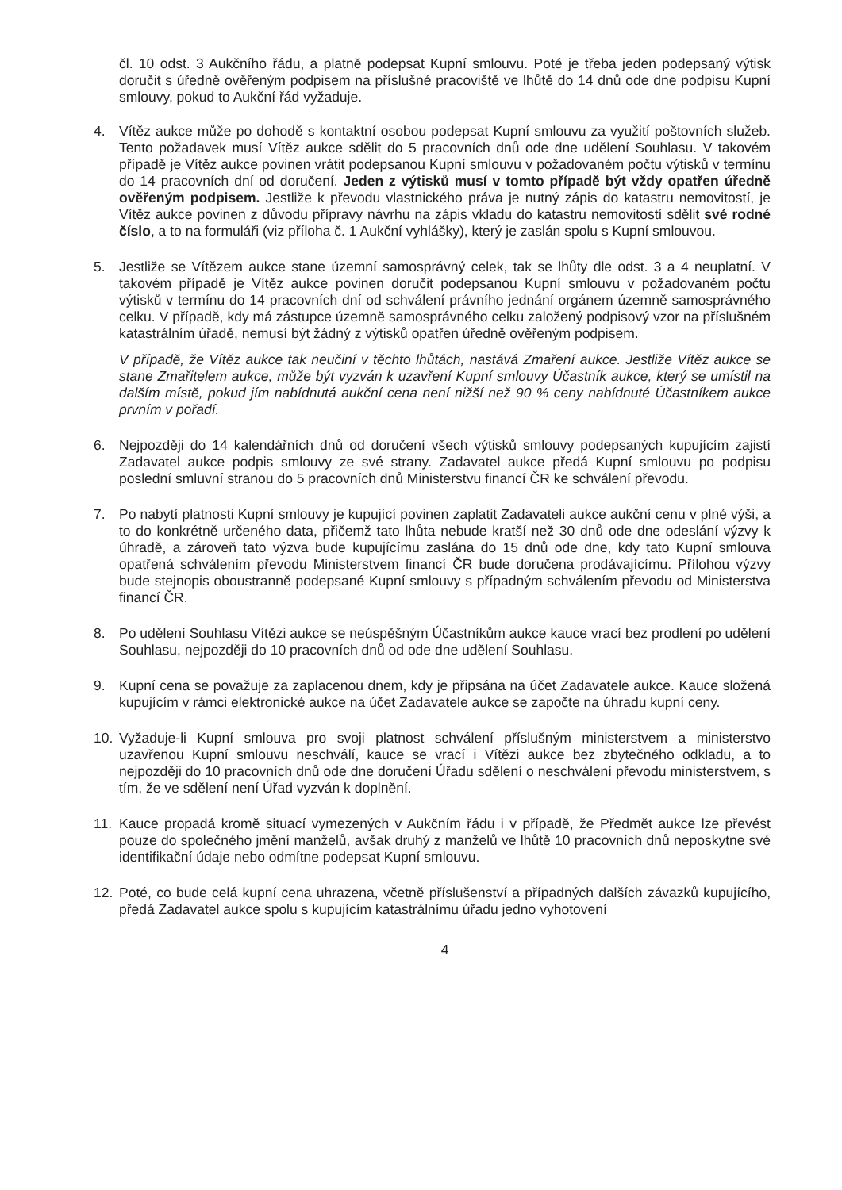čl. 10 odst. 3 Aukčního řádu, a platně podepsat Kupní smlouvu. Poté je třeba jeden podepsaný výtisk doručit s úředně ověřeným podpisem na příslušné pracoviště ve lhůtě do 14 dnů ode dne podpisu Kupní smlouvy, pokud to Aukční řád vyžaduje.
4. Vítěz aukce může po dohodě s kontaktní osobou podepsat Kupní smlouvu za využití poštovních služeb. Tento požadavek musí Vítěz aukce sdělit do 5 pracovních dnů ode dne udělení Souhlasu. V takovém případě je Vítěz aukce povinen vrátit podepsanou Kupní smlouvu v požadovaném počtu výtisků v termínu do 14 pracovních dní od doručení. Jeden z výtisků musí v tomto případě být vždy opatřen úředně ověřeným podpisem. Jestliže k převodu vlastnického práva je nutný zápis do katastru nemovitostí, je Vítěz aukce povinen z důvodu přípravy návrhu na zápis vkladu do katastru nemovitostí sdělit své rodné číslo, a to na formuláři (viz příloha č. 1 Aukční vyhlášky), který je zaslán spolu s Kupní smlouvou.
5. Jestliže se Vítězem aukce stane územní samosprávný celek, tak se lhůty dle odst. 3 a 4 neuplatní. V takovém případě je Vítěz aukce povinen doručit podepsanou Kupní smlouvu v požadovaném počtu výtisků v termínu do 14 pracovních dní od schválení právního jednání orgánem územně samosprávného celku. V případě, kdy má zástupce územně samosprávného celku založený podpisový vzor na příslušném katastrálním úřadě, nemusí být žádný z výtisků opatřen úředně ověřeným podpisem.
V případě, že Vítěz aukce tak neučiní v těchto lhůtách, nastává Zmaření aukce. Jestliže Vítěz aukce se stane Zmařitelem aukce, může být vyzván k uzavření Kupní smlouvy Účastník aukce, který se umístil na dalším místě, pokud jím nabídnutá aukční cena není nižší než 90 % ceny nabídnuté Účastníkem aukce prvním v pořadí.
6. Nejpozději do 14 kalendářních dnů od doručení všech výtisků smlouvy podepsaných kupujícím zajistí Zadavatel aukce podpis smlouvy ze své strany. Zadavatel aukce předá Kupní smlouvu po podpisu poslední smluvní stranou do 5 pracovních dnů Ministerstvu financí ČR ke schválení převodu.
7. Po nabytí platnosti Kupní smlouvy je kupující povinen zaplatit Zadavateli aukce aukční cenu v plné výši, a to do konkrétně určeného data, přičemž tato lhůta nebude kratší než 30 dnů ode dne odeslání výzvy k úhradě, a zároveň tato výzva bude kupujícímu zaslána do 15 dnů ode dne, kdy tato Kupní smlouva opatřená schválením převodu Ministerstvem financí ČR bude doručena prodávajícímu. Přílohou výzvy bude stejnopis oboustranně podepsané Kupní smlouvy s případným schválením převodu od Ministerstva financí ČR.
8. Po udělení Souhlasu Vítězi aukce se neúspěšným Účastníkům aukce kauce vrací bez prodlení po udělení Souhlasu, nejpozději do 10 pracovních dnů od ode dne udělení Souhlasu.
9. Kupní cena se považuje za zaplacenou dnem, kdy je připsána na účet Zadavatele aukce. Kauce složená kupujícím v rámci elektronické aukce na účet Zadavatele aukce se započte na úhradu kupní ceny.
10. Vyžaduje-li Kupní smlouva pro svoji platnost schválení příslušným ministerstvem a ministerstvo uzavřenou Kupní smlouvu neschválí, kauce se vrací i Vítězi aukce bez zbytečného odkladu, a to nejpozději do 10 pracovních dnů ode dne doručení Úřadu sdělení o neschválení převodu ministerstvem, s tím, že ve sdělení není Úřad vyzván k doplnění.
11. Kauce propadá kromě situací vymezených v Aukčním řádu i v případě, že Předmět aukce lze převést pouze do společného jmění manželů, avšak druhý z manželů ve lhůtě 10 pracovních dnů neposkytne své identifikační údaje nebo odmítne podepsat Kupní smlouvu.
12. Poté, co bude celá kupní cena uhrazena, včetně příslušenství a případných dalších závazků kupujícího, předá Zadavatel aukce spolu s kupujícím katastrálnímu úřadu jedno vyhotovení
4